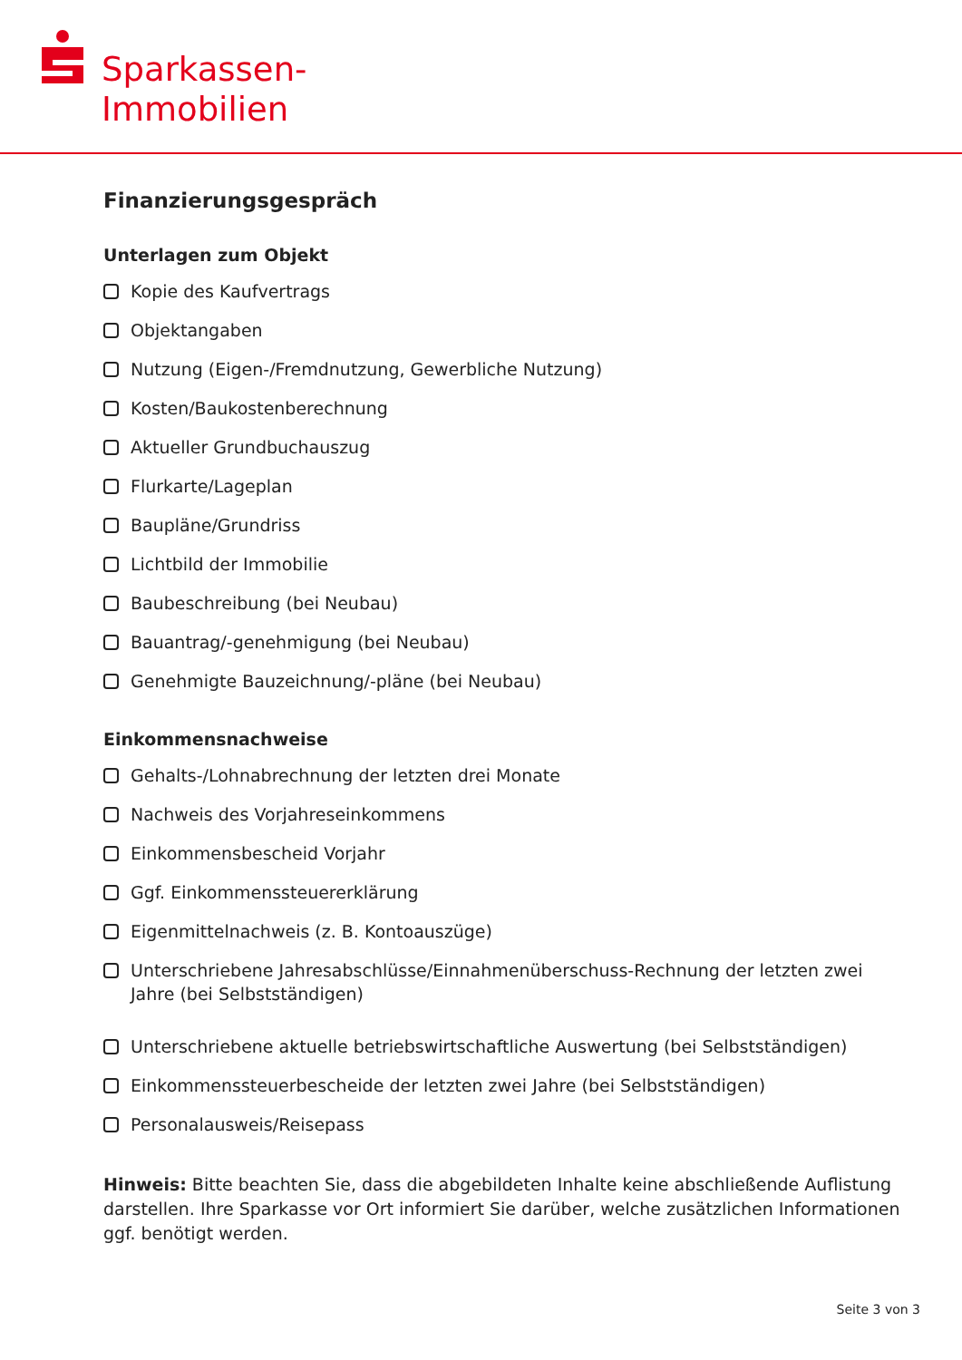Sparkassen-
Immobilien
Finanzierungsgespräch
Unterlagen zum Objekt
Kopie des Kaufvertrags
Objektangaben
Nutzung (Eigen-/Fremdnutzung, Gewerbliche Nutzung)
Kosten/Baukostenberechnung
Aktueller Grundbuchauszug
Flurkarte/Lageplan
Baupläne/Grundriss
Lichtbild der Immobilie
Baubeschreibung (bei Neubau)
Bauantrag/-genehmigung (bei Neubau)
Genehmigte Bauzeichnung/-pläne (bei Neubau)
Einkommensnachweise
Gehalts-/Lohnabrechnung der letzten drei Monate
Nachweis des Vorjahreseinkommens
Einkommensbescheid Vorjahr
Ggf. Einkommenssteuererklärung
Eigenmittelnachweis (z. B. Kontoauszüge)
Unterschriebene Jahresabschlüsse/Einnahmenüberschuss-Rechnung der letzten zwei Jahre (bei Selbstständigen)
Unterschriebene aktuelle betriebswirtschaftliche Auswertung (bei Selbstständigen)
Einkommenssteuerbescheide der letzten zwei Jahre (bei Selbstständigen)
Personalausweis/Reisepass
Hinweis: Bitte beachten Sie, dass die abgebildeten Inhalte keine abschließende Auflistung darstellen. Ihre Sparkasse vor Ort informiert Sie darüber, welche zusätzlichen Informationen ggf. benötigt werden.
Seite 3 von 3